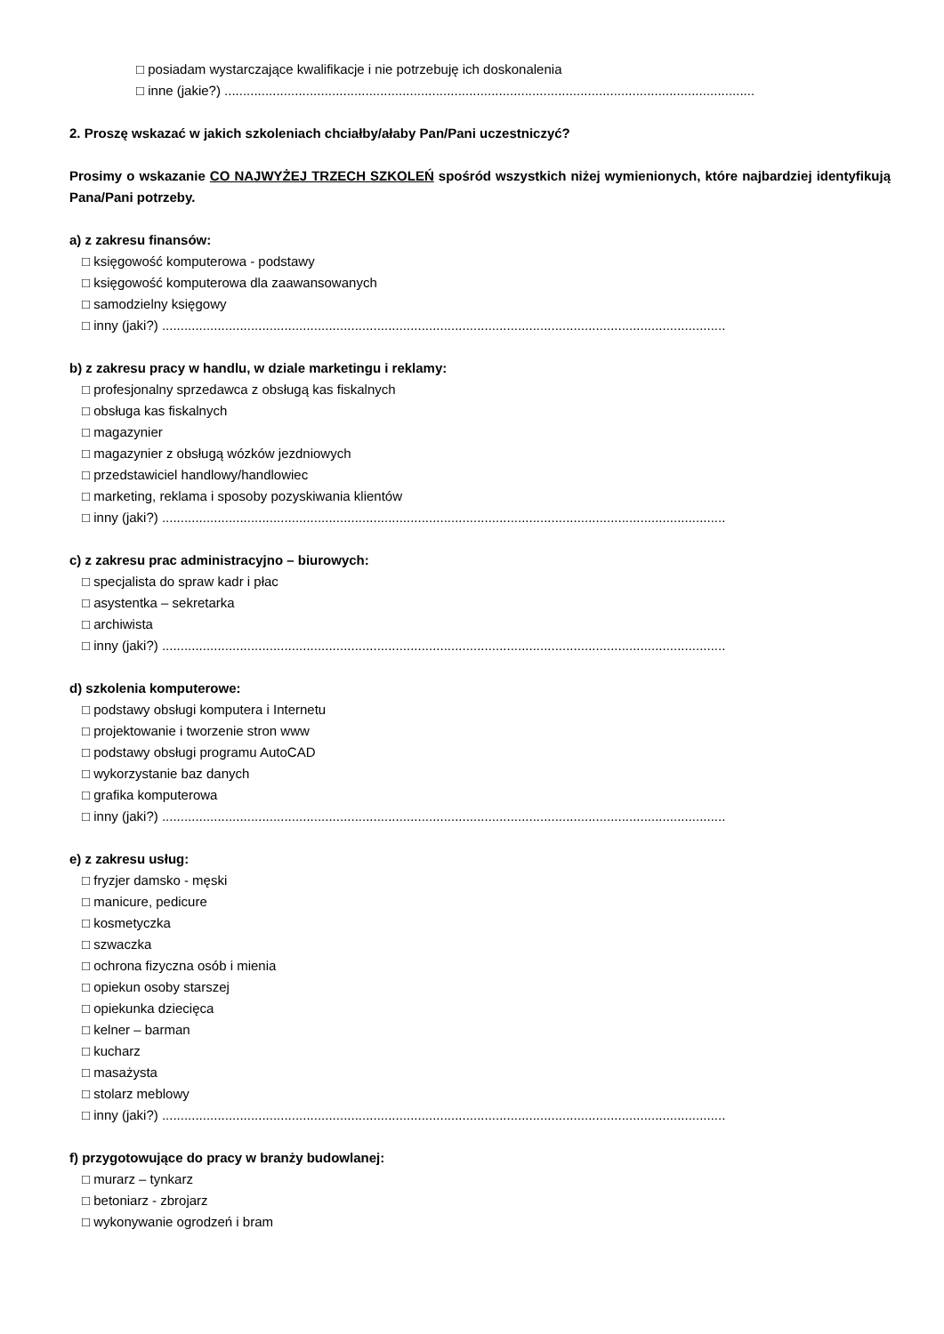□ posiadam wystarczające kwalifikacje i nie potrzebuję ich doskonalenia
□ inne (jakie?) ...............................................................................................................................................
2. Proszę wskazać w jakich szkoleniach chciałby/ałaby Pan/Pani uczestniczyć?
Prosimy o wskazanie CO NAJWYŻEJ TRZECH SZKOLEŃ spośród wszystkich niżej wymienionych, które najbardziej identyfikują Pana/Pani potrzeby.
a) z zakresu finansów:
□ księgowość komputerowa - podstawy
□ księgowość komputerowa dla zaawansowanych
□ samodzielny księgowy
□ inny (jaki?) ........................................................................................................................................................
b) z zakresu pracy w handlu, w dziale marketingu i reklamy:
□ profesjonalny sprzedawca z obsługą kas fiskalnych
□ obsługa kas fiskalnych
□ magazynier
□ magazynier z obsługą wózków jezdniowych
□ przedstawiciel handlowy/handlowiec
□ marketing, reklama i sposoby pozyskiwania klientów
□ inny (jaki?) ........................................................................................................................................................
c) z zakresu prac administracyjno – biurowych:
□ specjalista do spraw kadr i płac
□ asystentka – sekretarka
□ archiwista
□ inny (jaki?) ........................................................................................................................................................
d) szkolenia komputerowe:
□ podstawy obsługi komputera i Internetu
□ projektowanie i tworzenie stron www
□ podstawy obsługi programu AutoCAD
□ wykorzystanie baz danych
□ grafika komputerowa
□ inny (jaki?) ........................................................................................................................................................
e) z zakresu usług:
□ fryzjer damsko - męski
□ manicure, pedicure
□ kosmetyczka
□ szwaczka
□ ochrona fizyczna osób i mienia
□ opiekun osoby starszej
□ opiekunka dziecięca
□ kelner – barman
□ kucharz
□ masażysta
□ stolarz meblowy
□ inny (jaki?) ........................................................................................................................................................
f) przygotowujące do pracy w branży budowlanej:
□ murarz – tynkarz
□ betoniarz - zbrojarz
□ wykonywanie ogrodzeń i bram